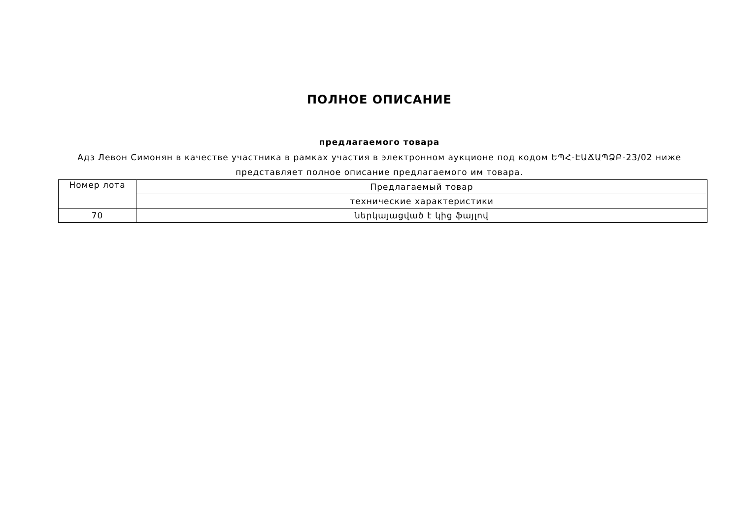ПОЛНОЕ ОПИСАНИЕ
предлагаемого товара
Адз Левон Симонян в качестве участника в рамках участия в электронном аукционе под кодом ԵՊՀ-ԷԱՃԱՊՁԲ-23/02 ниже представляет полное описание предлагаемого им товара.
| Номер лота | Предлагаемый товар |
| | технические характеристики |
| 70 | ներկայացված է կից ֆայլով |